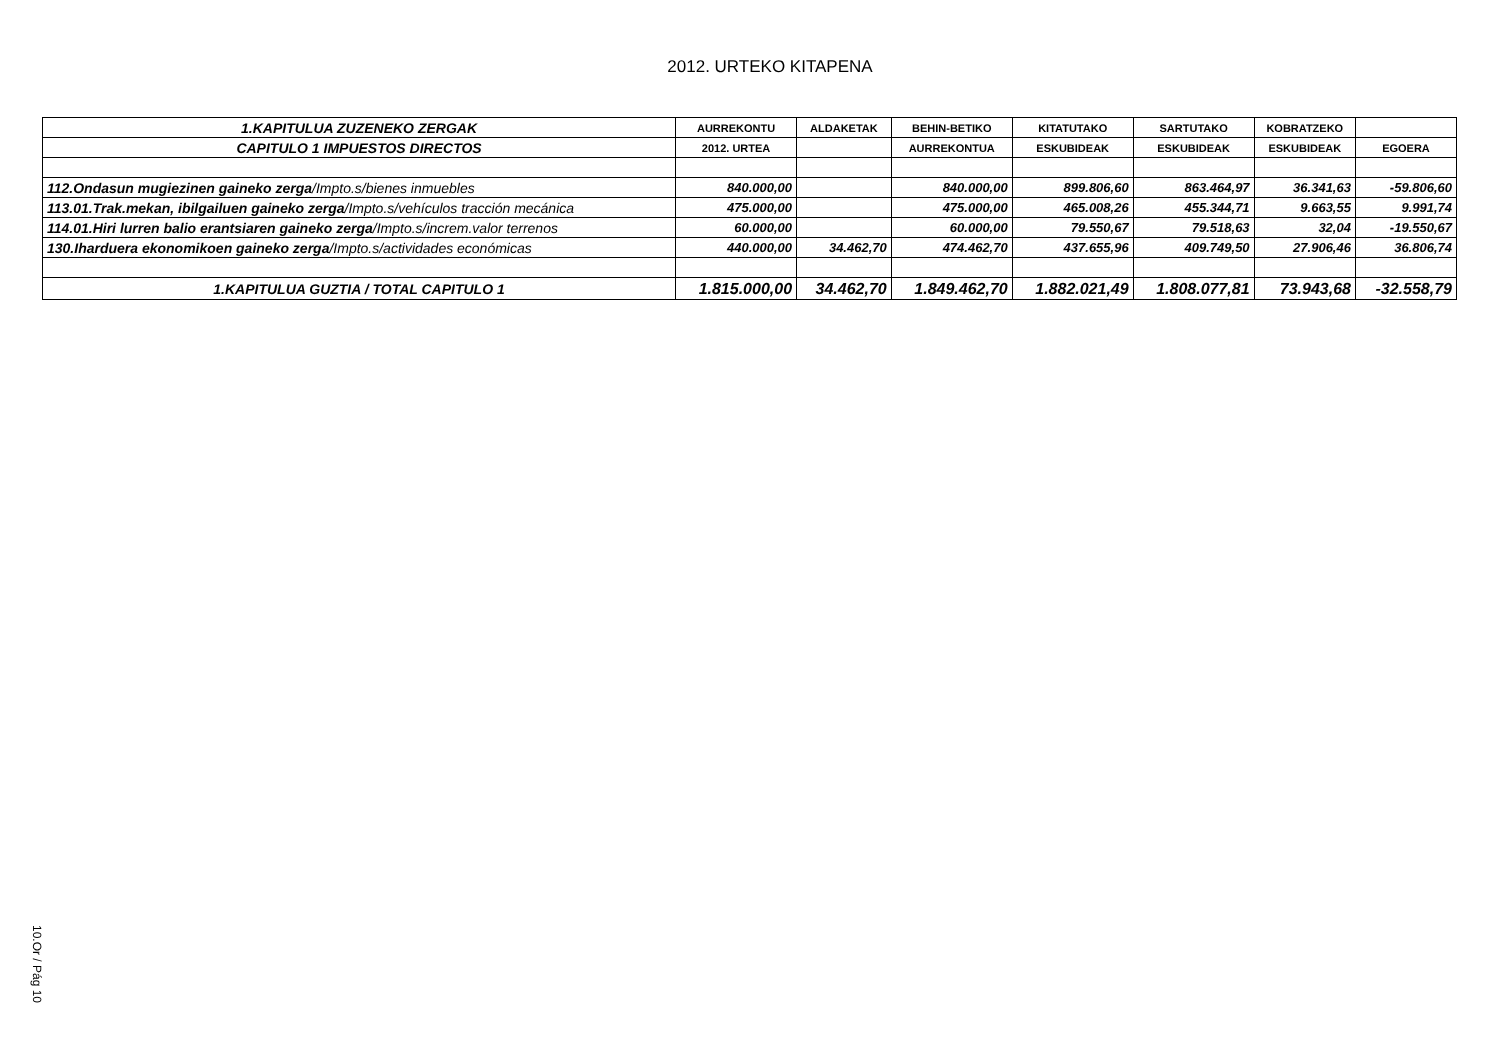2012. URTEKO KITAPENA
| 1.KAPITULUA ZUZENEKO ZERGAK | AURREKONTU | ALDAKETAK | BEHIN-BETIKO | KITATUTAKO | SARTUTAKO | KOBRATZEKO | |
| --- | --- | --- | --- | --- | --- | --- | --- |
| CAPITULO 1 IMPUESTOS DIRECTOS | 2012. URTEA | | AURREKONTUA | ESKUBIDEAK | ESKUBIDEAK | ESKUBIDEAK | EGOERA |
| 112.Ondasun mugiezinen gaineko zerga /Impto.s/bienes inmuebles | 840.000,00 | | 840.000,00 | 899.806,60 | 863.464,97 | 36.341,63 | -59.806,60 |
| 113.01.Trak.mekan, ibilgailuen gaineko zerga /Impto.s/vehículos tracción mecánica | 475.000,00 | | 475.000,00 | 465.008,26 | 455.344,71 | 9.663,55 | 9.991,74 |
| 114.01.Hiri lurren balio erantsiaren gaineko zerga /Impto.s/increm.valor terrenos | 60.000,00 | | 60.000,00 | 79.550,67 | 79.518,63 | 32,04 | -19.550,67 |
| 130.Iharduera ekonomikoen gaineko zerga /Impto.s/actividades económicas | 440.000,00 | 34.462,70 | 474.462,70 | 437.655,96 | 409.749,50 | 27.906,46 | 36.806,74 |
| 1.KAPITULUA GUZTIA / TOTAL CAPITULO 1 | 1.815.000,00 | 34.462,70 | 1.849.462,70 | 1.882.021,49 | 1.808.077,81 | 73.943,68 | -32.558,79 |
10.Or / Pág 10